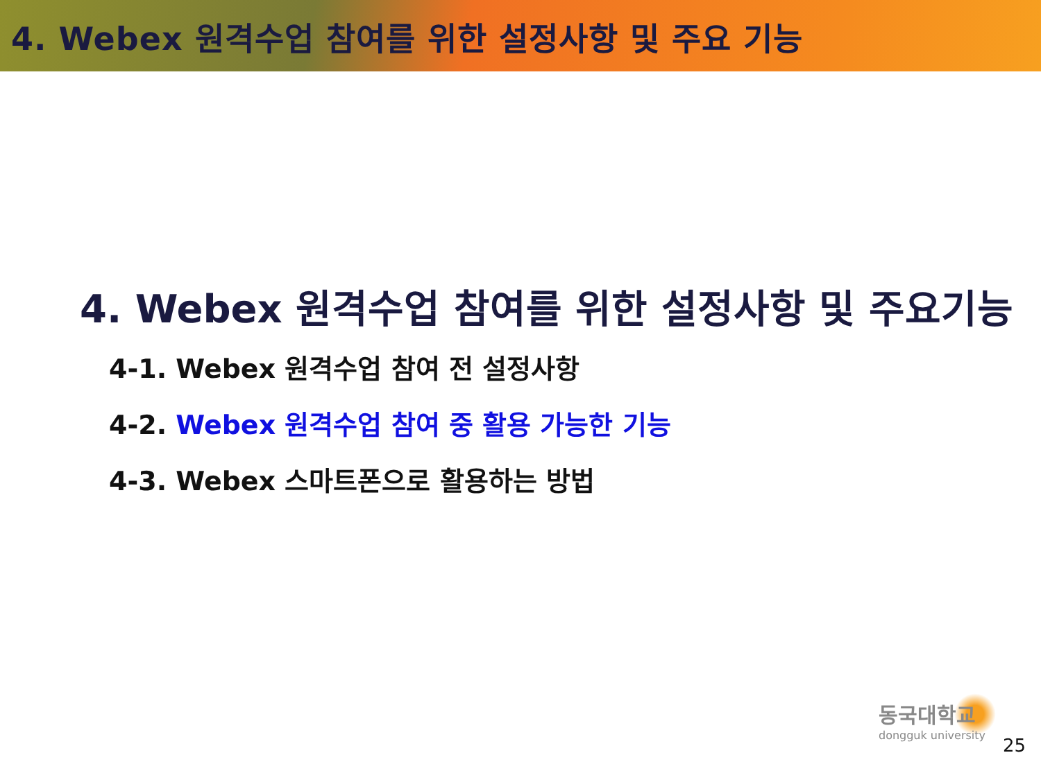4. Webex 원격수업 참여를 위한 설정사항 및 주요 기능
4. Webex 원격수업 참여를 위한 설정사항 및 주요기능
4-1. Webex 원격수업 참여 전 설정사항
4-2. Webex 원격수업 참여 중 활용 가능한 기능
4-3. Webex 스마트폰으로 활용하는 방법
동국대학교
dongguk university
25